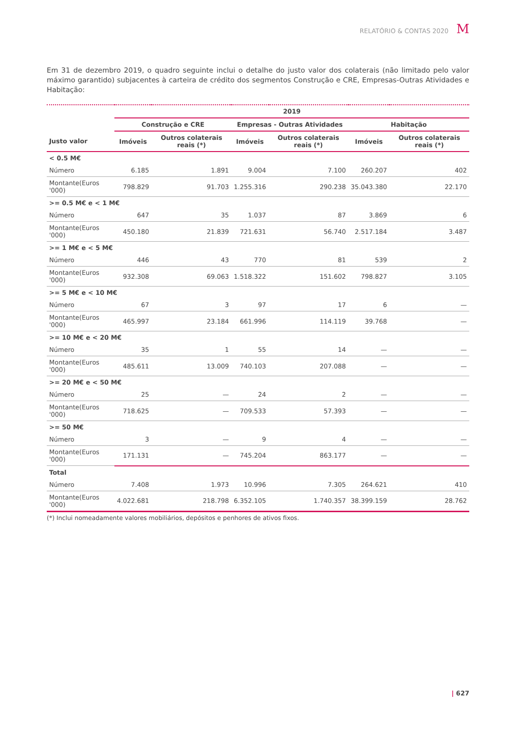RELATÓRIO & CONTAS 2020 M
Em 31 de dezembro 2019, o quadro seguinte inclui o detalhe do justo valor dos colaterais (não limitado pelo valor máximo garantido) subjacentes à carteira de crédito dos segmentos Construção e CRE, Empresas-Outras Atividades e Habitação:
| | 2019 | | | | | |
| --- | --- | --- | --- | --- | --- | --- |
| | Construção e CRE | | Empresas - Outras Atividades | | Habitação | |
| Justo valor | Imóveis | Outros colaterais reais (*) | Imóveis | Outros colaterais reais (*) | Imóveis | Outros colaterais reais (*) |
| < 0.5 M€ | | | | | | |
| Número | 6.185 | 1.891 | 9.004 | 7.100 | 260.207 | 402 |
| Montante(Euros '000) | 798.829 | 91.703 | 1.255.316 | 290.238 | 35.043.380 | 22.170 |
| >= 0.5 M€ e < 1 M€ | | | | | | |
| Número | 647 | 35 | 1.037 | 87 | 3.869 | 6 |
| Montante(Euros '000) | 450.180 | 21.839 | 721.631 | 56.740 | 2.517.184 | 3.487 |
| >= 1 M€ e < 5 M€ | | | | | | |
| Número | 446 | 43 | 770 | 81 | 539 | 2 |
| Montante(Euros '000) | 932.308 | 69.063 | 1.518.322 | 151.602 | 798.827 | 3.105 |
| >= 5 M€ e < 10 M€ | | | | | | |
| Número | 67 | 3 | 97 | 17 | 6 | — |
| Montante(Euros '000) | 465.997 | 23.184 | 661.996 | 114.119 | 39.768 | — |
| >= 10 M€ e < 20 M€ | | | | | | |
| Número | 35 | 1 | 55 | 14 | — | — |
| Montante(Euros '000) | 485.611 | 13.009 | 740.103 | 207.088 | — | — |
| >= 20 M€ e < 50 M€ | | | | | | |
| Número | 25 | — | 24 | 2 | — | — |
| Montante(Euros '000) | 718.625 | — | 709.533 | 57.393 | — | — |
| >= 50 M€ | | | | | | |
| Número | 3 | — | 9 | 4 | — | — |
| Montante(Euros '000) | 171.131 | — | 745.204 | 863.177 | — | — |
| Total | | | | | | |
| Número | 7.408 | 1.973 | 10.996 | 7.305 | 264.621 | 410 |
| Montante(Euros '000) | 4.022.681 | 218.798 | 6.352.105 | 1.740.357 | 38.399.159 | 28.762 |
(*) Inclui nomeadamente valores mobiliários, depósitos e penhores de ativos fixos.
| 627